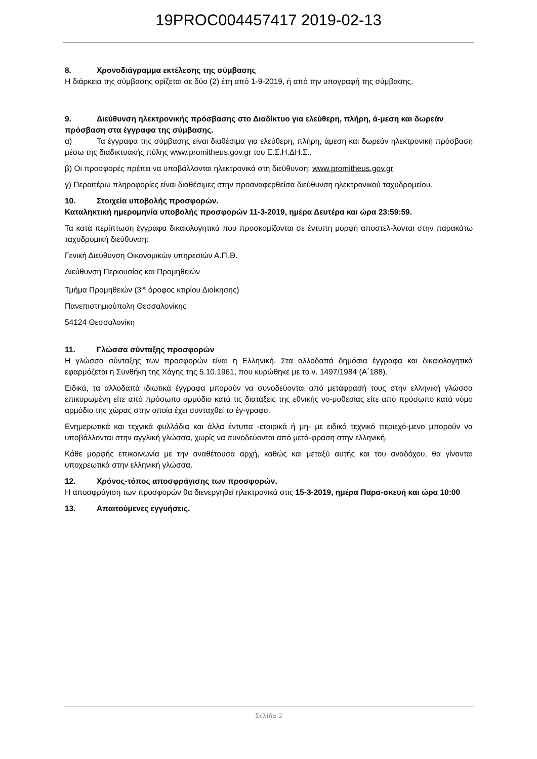19PROC004457417 2019-02-13
8. Χρονοδιάγραμμα εκτέλεσης της σύμβασης
Η διάρκεια της σύμβασης ορίζεται σε δύο (2) έτη από 1-9-2019, ή από την υπογραφή της σύμβασης.
9. Διεύθυνση ηλεκτρονικής πρόσβασης στο Διαδίκτυο για ελεύθερη, πλήρη, ά-μεση και δωρεάν πρόσβαση στα έγγραφα της σύμβασης.
α) Τα έγγραφα της σύμβασης είναι διαθέσιμα για ελεύθερη, πλήρη, άμεση και δωρεάν ηλεκτρονική πρόσβαση μέσω της διαδικτυακής πύλης www.promitheus.gov.gr του Ε.Σ.Η.ΔΗ.Σ..
β) Οι προσφορές πρέπει να υποβάλλονται ηλεκτρονικά στη διεύθυνση: www.promitheus.gov.gr
γ) Περαιτέρω πληροφορίες είναι διαθέσιμες στην προαναφερθείσα διεύθυνση ηλεκτρονικού ταχυδρομείου.
10. Στοιχεία υποβολής προσφορών.
Καταληκτική ημερομηνία υποβολής προσφορών 11-3-2019, ημέρα Δευτέρα και ώρα 23:59:59.
Τα κατά περίπτωση έγγραφα δικαιολογητικά που προσκομίζονται σε έντυπη μορφή αποστέλ-λονται στην παρακάτω ταχυδρομική διεύθυνση:
Γενική Διεύθυνση Οικονομικών υπηρεσιών Α.Π.Θ.
Διεύθυνση Περιουσίας και Προμηθειών
Τμήμα Προμηθειών (3<sup>ος</sup> όροφος κτιρίου Διοίκησης)
Πανεπιστημιούπολη Θεσσαλονίκης
54124 Θεσσαλονίκη
11. Γλώσσα σύνταξης προσφορών
Η γλώσσα σύνταξης των προσφορών είναι η Ελληνική. Στα αλλοδαπά δημόσια έγγραφα και δικαιολογητικά εφαρμόζεται η Συνθήκη της Χάγης της 5.10.1961, που κυρώθηκε με το ν. 1497/1984 (Α΄188).
Ειδικά, τα αλλοδαπά ιδιωτικά έγγραφα μπορούν να συνοδεύονται από μετάφρασή τους στην ελληνική γλώσσα επικυρωμένη είτε από πρόσωπο αρμόδιο κατά τις διατάξεις της εθνικής νο-μοθεσίας είτε από πρόσωπο κατά νόμο αρμόδιο της χώρας στην οποία έχει συνταχθεί το έγ-γραφο.
Ενημερωτικά και τεχνικά φυλλάδια και άλλα έντυπα -εταιρικά ή μη- με ειδικό τεχνικό περιεχό-μενο μπορούν να υποβάλλονται στην αγγλική γλώσσα, χωρίς να συνοδεύονται από μετά-φραση στην ελληνική.
Κάθε μορφής επικοινωνία με την αναθέτουσα αρχή, καθώς και μεταξύ αυτής και του αναδόχου, θα γίνονται υποχρεωτικά στην ελληνική γλώσσα.
12. Χρόνος-τόπος αποσφράγισης των προσφορών.
Η αποσφράγιση των προσφορών θα διενεργηθεί ηλεκτρονικά στις 15-3-2019, ημέρα Παρα-σκευή και ώρα 10:00
13. Απαιτούμενες εγγυήσεις.
Σελίδα 2